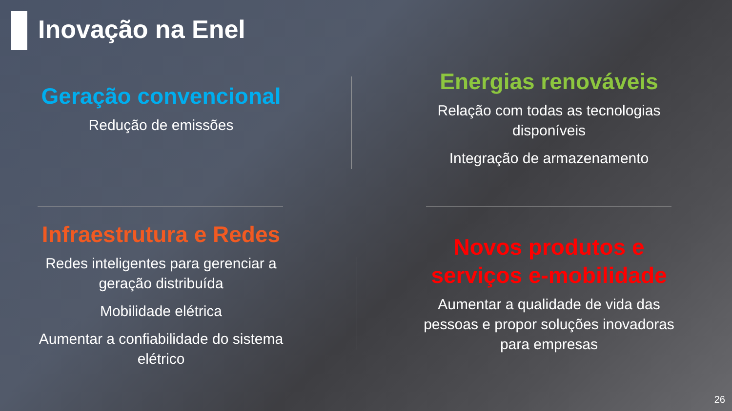Inovação na Enel
Geração convencional
Redução de emissões
Energias renováveis
Relação com todas as tecnologias disponíveis
Integração de armazenamento
Infraestrutura e Redes
Redes inteligentes para gerenciar a geração distribuída
Mobilidade elétrica
Aumentar a confiabilidade do sistema elétrico
Novos produtos e serviços e-mobilidade
Aumentar a qualidade de vida das pessoas e propor soluções inovadoras para empresas
26